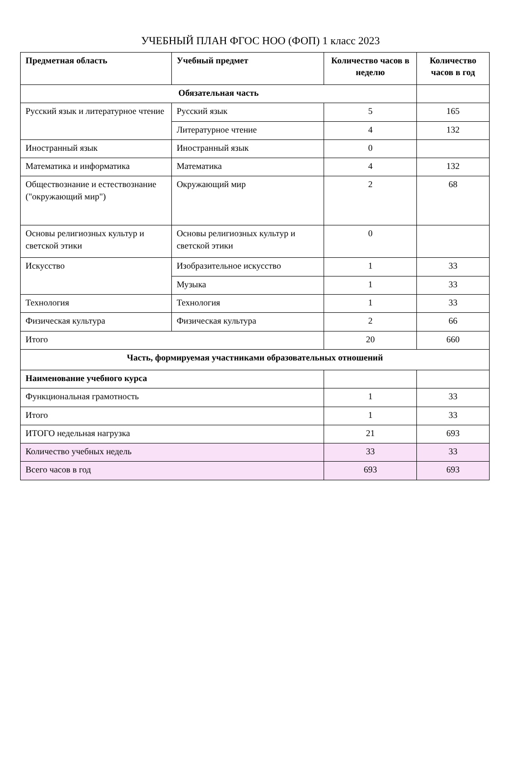УЧЕБНЫЙ ПЛАН ФГОС НОО (ФОП) 1 класс 2023
| Предметная область | Учебный предмет | Количество часов в неделю | Количество часов в год |
| --- | --- | --- | --- |
| Обязательная часть | | | |
| Русский язык и литературное чтение | Русский язык | 5 | 165 |
| | Литературное чтение | 4 | 132 |
| Иностранный язык | Иностранный язык | 0 | |
| Математика и информатика | Математика | 4 | 132 |
| Обществознание и естествознание ("окружающий мир") | Окружающий мир | 2 | 68 |
| Основы религиозных культур и светской этики | Основы религиозных культур и светской этики | 0 | |
| Искусство | Изобразительное искусство | 1 | 33 |
| | Музыка | 1 | 33 |
| Технология | Технология | 1 | 33 |
| Физическая культура | Физическая культура | 2 | 66 |
| Итого | | 20 | 660 |
| Часть, формируемая участниками образовательных отношений | | | |
| Наименование учебного курса | | | |
| Функциональная грамотность | | 1 | 33 |
| Итого | | 1 | 33 |
| ИТОГО недельная нагрузка | | 21 | 693 |
| Количество учебных недель | | 33 | 33 |
| Всего часов в год | | 693 | 693 |